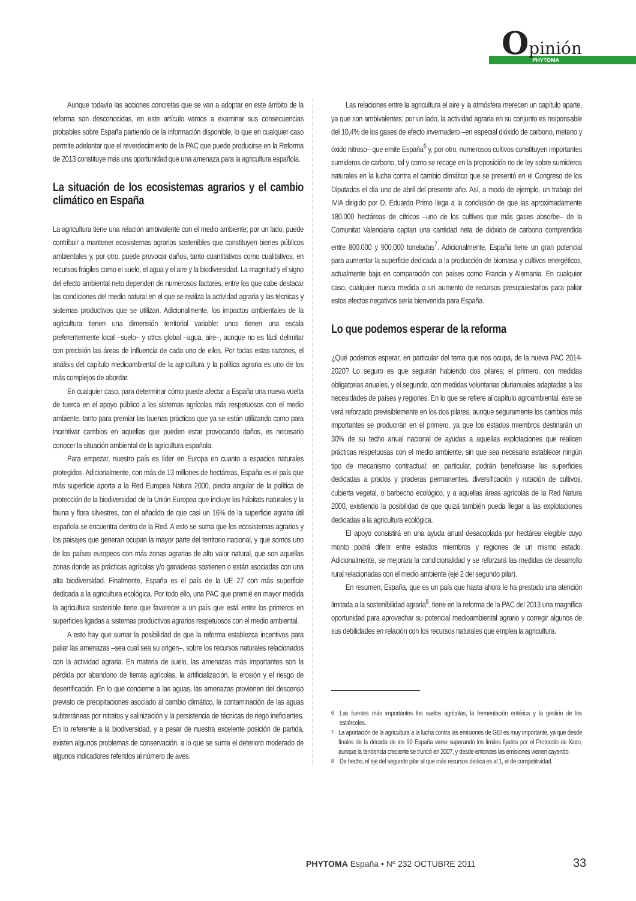Opinión
PHYTOMA
Aunque todavía las acciones concretas que se van a adoptar en este ámbito de la reforma son desconocidas, en este artículo vamos a examinar sus consecuencias probables sobre España partiendo de la información disponible, lo que en cualquier caso permite adelantar que el reverdecimiento de la PAC que puede producirse en la Reforma de 2013 constituye más una oportunidad que una amenaza para la agricultura española.
La situación de los ecosistemas agrarios y el cambio climático en España
La agricultura tiene una relación ambivalente con el medio ambiente; por un lado, puede contribuir a mantener ecosistemas agrarios sostenibles que constituyen bienes públicos ambientales y, por otro, puede provocar daños, tanto cuantitativos como cualitativos, en recursos frágiles como el suelo, el agua y el aire y la biodiversidad. La magnitud y el signo del efecto ambiental neto dependen de numerosos factores, entre los que cabe destacar las condiciones del medio natural en el que se realiza la actividad agraria y las técnicas y sistemas productivos que se utilizan. Adicionalmente, los impactos ambientales de la agricultura tienen una dimensión territorial variable: unos tienen una escala preferentemente local –suelo– y otros global –agua, aire–, aunque no es fácil delimitar con precisión las áreas de influencia de cada uno de ellos. Por todas estas razones, el análisis del capítulo medioambiental de la agricultura y la política agraria es uno de los más complejos de abordar.
En cualquier caso, para determinar cómo puede afectar a España una nueva vuelta de tuerca en el apoyo público a los sistemas agrícolas más respetuosos con el medio ambiente, tanto para premiar las buenas prácticas que ya se están utilizando como para incentivar cambios en aquellas que pueden estar provocando daños, es necesario conocer la situación ambiental de la agricultura española.
Para empezar, nuestro país es líder en Europa en cuanto a espacios naturales protegidos. Adicionalmente, con más de 13 millones de hectáreas, España es el país que más superficie aporta a la Red Europea Natura 2000, piedra angular de la política de protección de la biodiversidad de la Unión Europea que incluye los hábitats naturales y la fauna y flora silvestres, con el añadido de que casi un 16% de la superficie agraria útil española se encuentra dentro de la Red. A esto se suma que los ecosistemas agrarios y los paisajes que generan ocupan la mayor parte del territorio nacional, y que somos uno de los países europeos con más zonas agrarias de alto valor natural, que son aquellas zonas donde las prácticas agrícolas y/o ganaderas sostienen o están asociadas con una alta biodiversidad. Finalmente, España es el país de la UE 27 con más superficie dedicada a la agricultura ecológica. Por todo ello, una PAC que premié en mayor medida la agricultura sostenible tiene que favorecer a un país que está entre los primeros en superficies ligadas a sistemas productivos agrarios respetuosos con el medio ambiental.
A esto hay que sumar la posibilidad de que la reforma establezca incentivos para paliar las amenazas –sea cual sea su origen–, sobre los recursos naturales relacionados con la actividad agraria. En materia de suelo, las amenazas más importantes son la pérdida por abandono de tierras agrícolas, la artificialización, la erosión y el riesgo de desertificación. En lo que concierne a las aguas, las amenazas provienen del descenso previsto de precipitaciones asociado al cambio climático, la contaminación de las aguas subterráneas por nitratos y salinización y la persistencia de técnicas de riego ineficientes. En lo referente a la biodiversidad, y a pesar de nuestra excelente posición de partida, existen algunos problemas de conservación, a lo que se suma el deterioro moderado de algunos indicadores referidos al número de aves.
Las relaciones entre la agricultura el aire y la atmósfera merecen un capítulo aparte, ya que son ambivalentes: por un lado, la actividad agraria en su conjunto es responsable del 10,4% de los gases de efecto invernadero –en especial dióxido de carbono, metano y óxido nitroso– que emite España<sup>6</sup> y, por otro, numerosos cultivos constituyen importantes sumideros de carbono, tal y como se recoge en la proposición no de ley sobre sumideros naturales en la lucha contra el cambio climático que se presentó en el Congreso de los Diputados el día uno de abril del presente año. Así, a modo de ejemplo, un trabajo del IVIA dirigido por D. Eduardo Primo llega a la conclusión de que las aproximadamente 180.000 hectáreas de cítricos –uno de los cultivos que más gases absorbe– de la Comunitat Valenciana captan una cantidad neta de dióxido de carbono comprendida entre 800.000 y 900.000 toneladas<sup>7</sup>. Adicionalmente, España tiene un gran potencial para aumentar la superficie dedicada a la producción de biomasa y cultivos energéticos, actualmente baja en comparación con países como Francia y Alemania. En cualquier caso, cualquier nueva medida o un aumento de recursos presupuestarios para paliar estos efectos negativos sería bienvenida para España.
Lo que podemos esperar de la reforma
¿Qué podemos esperar, en particular del tema que nos ocupa, de la nueva PAC 2014-2020? Lo seguro es que seguirán habiendo dos pilares; el primero, con medidas obligatorias anuales, y el segundo, con medidas voluntarias plurianuales adaptadas a las necesidades de países y regiones. En lo que se refiere al capítulo agroambiental, éste se verá reforzado previsiblemente en los dos pilares, aunque seguramente los cambios más importantes se producirán en el primero, ya que los estados miembros destinarán un 30% de su techo anual nacional de ayudas a aquellas explotaciones que realicen prácticas respetuosas con el medio ambiente, sin que sea necesario establecer ningún tipo de mecanismo contractual; en particular, podrán beneficiarse las superficies dedicadas a prados y praderas permanentes, diversificación y rotación de cultivos, cubierta vegetal, o barbecho ecológico, y a aquellas áreas agrícolas de la Red Natura 2000, existiendo la posibilidad de que quizá también pueda llegar a las explotaciones dedicadas a la agricultura ecológica.
El apoyo consistirá en una ayuda anual desacoplada por hectárea elegible cuyo monto podrá diferir entre estados miembros y regiones de un mismo estado. Adicionalmente, se mejorara la condicionalidad y se reforzará las medidas de desarrollo rural relacionadas con el medio ambiente (eje 2 del segundo pilar).
En resumen, España, que es un país que hasta ahora le ha prestado una atención limitada a la sostenibilidad agraria<sup>8</sup>, tiene en la reforma de la PAC del 2013 una magnífica oportunidad para aprovechar su potencial medioambiental agrario y corregir algunos de sus debilidades en relación con los recursos naturales que emplea la agricultura.
<sup>6</sup> Las fuentes más importantes los suelos agrícolas, la fermentación entérica y la gestión de los estiércoles.
<sup>7</sup> La aportación de la agricultura a la lucha contra las emisiones de GEI es muy importante, ya que desde finales de la década de los 90 España viene superando los límites fijados por el Protocolo de Kioto, aunque la tendencia creciente se truncó en 2007, y desde entonces las emisiones vienen cayendo.
<sup>8</sup> De hecho, el eje del segundo pilar al que más recursos dedica es al 1, el de competitividad.
PHYTOMA España • Nº 232 OCTUBRE 2011
33